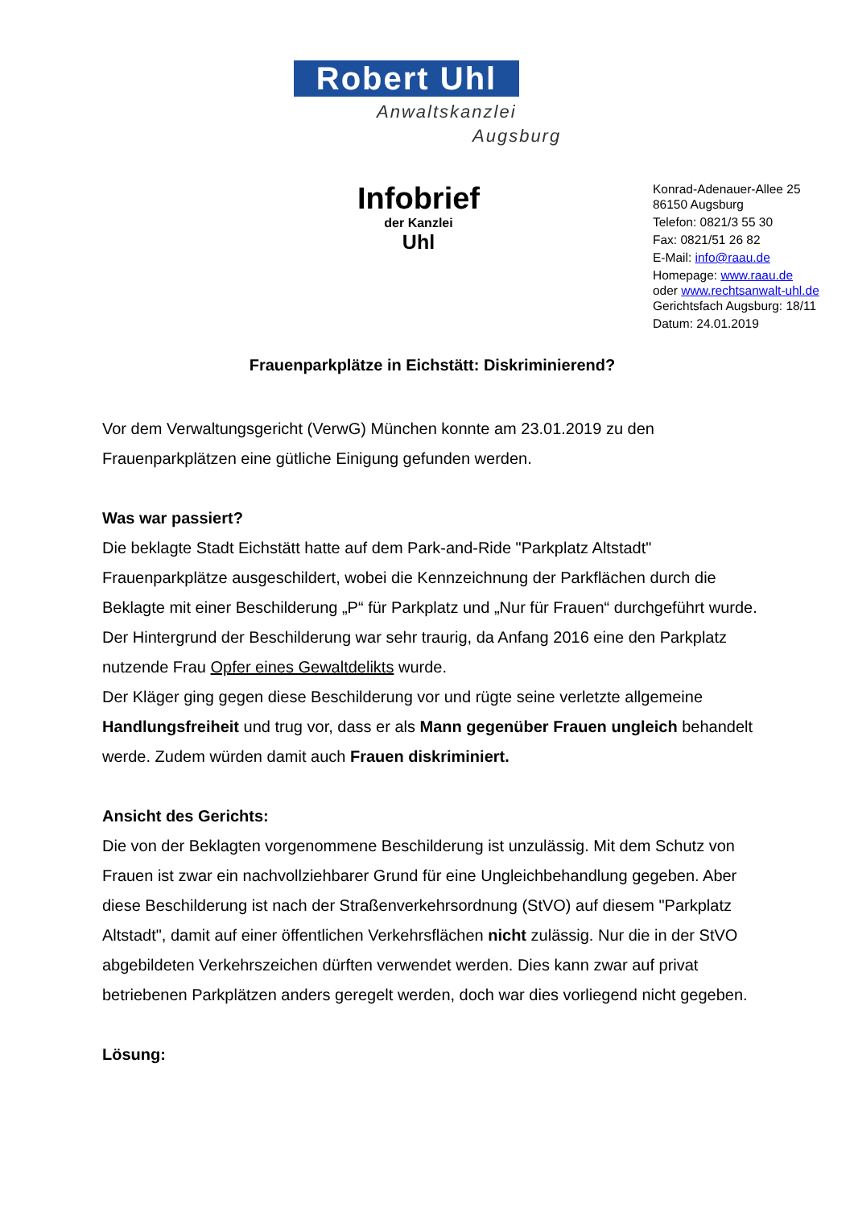Robert Uhl
Anwaltskanzlei
Augsburg
Infobrief
der Kanzlei
Uhl
Konrad-Adenauer-Allee 25
86150 Augsburg
Telefon: 0821/3 55 30
Fax: 0821/51 26 82
E-Mail: info@raau.de
Homepage: www.raau.de
oder www.rechtsanwalt-uhl.de
Gerichtsfach Augsburg: 18/11
Datum: 24.01.2019
Frauenparkplätze in Eichstätt: Diskriminierend?
Vor dem Verwaltungsgericht (VerwG) München konnte am 23.01.2019 zu den Frauenparkplätzen eine gütliche Einigung gefunden werden.
Was war passiert?
Die beklagte Stadt Eichstätt hatte auf dem Park-and-Ride "Parkplatz Altstadt" Frauenparkplätze ausgeschildert, wobei die Kennzeichnung der Parkflächen durch die Beklagte mit einer Beschilderung „P“ für Parkplatz und „Nur für Frauen“ durchgeführt wurde. Der Hintergrund der Beschilderung war sehr traurig, da Anfang 2016 eine den Parkplatz nutzende Frau Opfer eines Gewaltdelikts wurde.
Der Kläger ging gegen diese Beschilderung vor und rügte seine verletzte allgemeine Handlungsfreiheit und trug vor, dass er als Mann gegenüber Frauen ungleich behandelt werde. Zudem würden damit auch Frauen diskriminiert.
Ansicht des Gerichts:
Die von der Beklagten vorgenommene Beschilderung ist unzulässig. Mit dem Schutz von Frauen ist zwar ein nachvollziehbarer Grund für eine Ungleichbehandlung gegeben. Aber diese Beschilderung ist nach der Straßenverkehrsordnung (StVO) auf diesem "Parkplatz Altstadt", damit auf einer öffentlichen Verkehrsflächen nicht zulässig. Nur die in der StVO abgebildeten Verkehrszeichen dürften verwendet werden. Dies kann zwar auf privat betriebenen Parkplätzen anders geregelt werden, doch war dies vorliegend nicht gegeben.
Lösung: